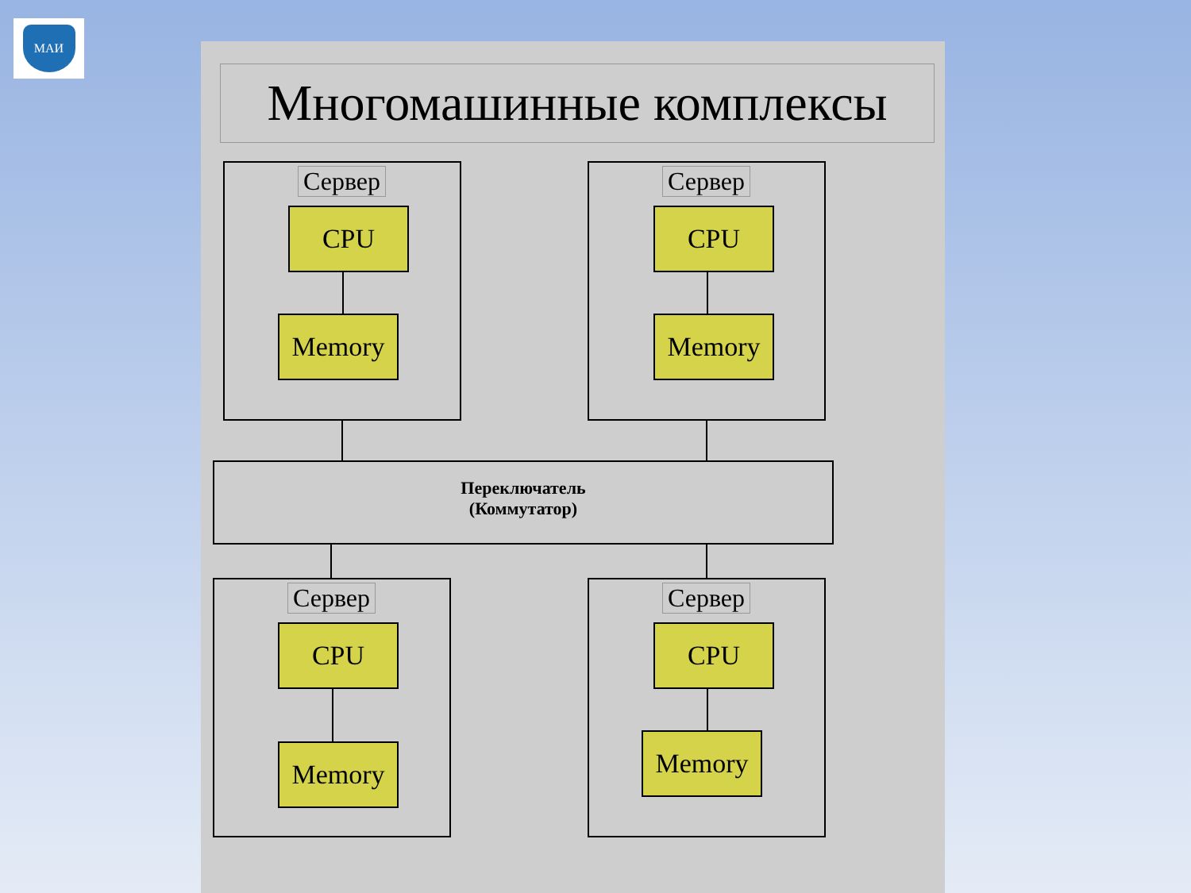МАИ
Многомашинные комплексы
Сервер
CPU
Memory
Сервер
CPU
Memory
Переключатель
(Коммутатор)
Сервер
CPU
Memory
Сервер
CPU
Memory